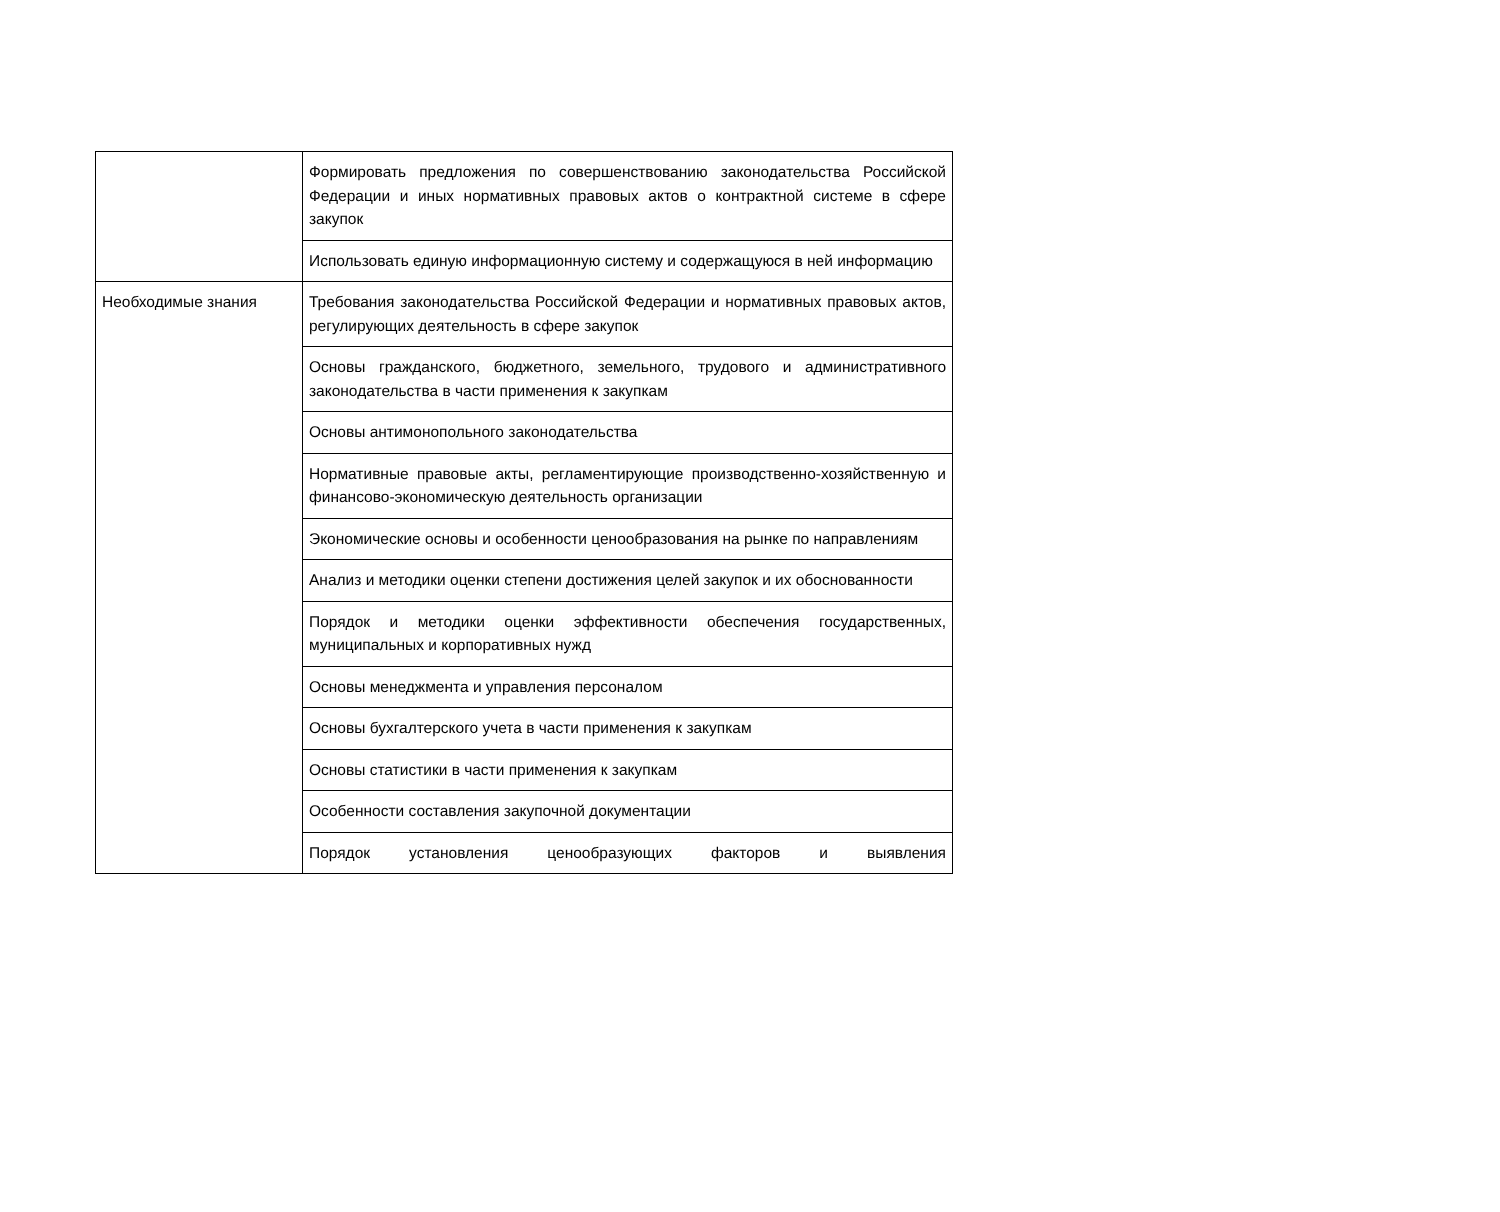| | Формировать предложения по совершенствованию законодательства Российской Федерации и иных нормативных правовых актов о контрактной системе в сфере закупок |
| | Использовать единую информационную систему и содержащуюся в ней информацию |
| Необходимые знания | Требования законодательства Российской Федерации и нормативных правовых актов, регулирующих деятельность в сфере закупок |
| | Основы гражданского, бюджетного, земельного, трудового и административного законодательства в части применения к закупкам |
| | Основы антимонопольного законодательства |
| | Нормативные правовые акты, регламентирующие производственно-хозяйственную и финансово-экономическую деятельность организации |
| | Экономические основы и особенности ценообразования на рынке по направлениям |
| | Анализ и методики оценки степени достижения целей закупок и их обоснованности |
| | Порядок и методики оценки эффективности обеспечения государственных, муниципальных и корпоративных нужд |
| | Основы менеджмента и управления персоналом |
| | Основы бухгалтерского учета в части применения к закупкам |
| | Основы статистики в части применения к закупкам |
| | Особенности составления закупочной документации |
| | Порядок установления ценообразующих факторов и выявления |